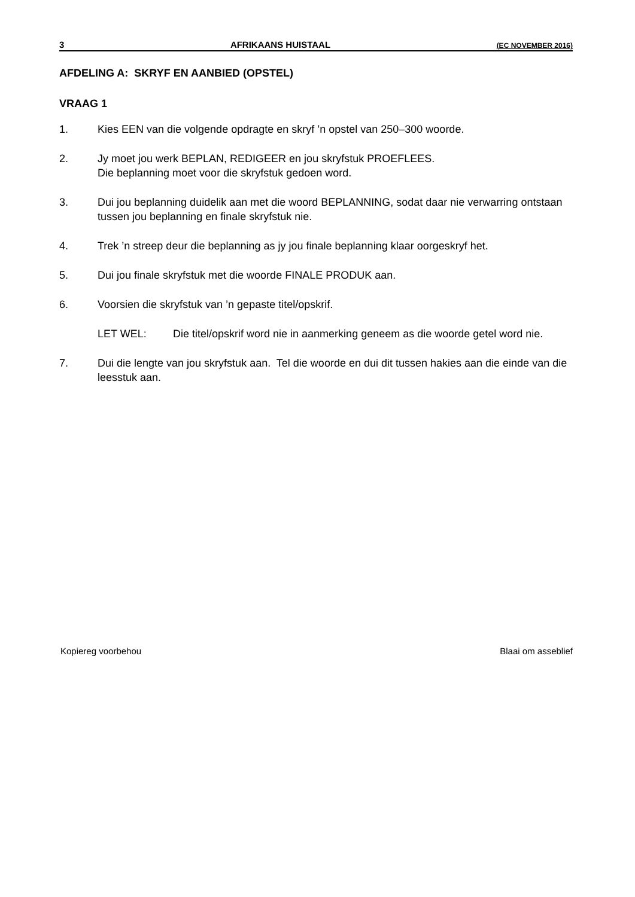3 AFRIKAANS HUISTAAL (EC NOVEMBER 2016)
AFDELING A: SKRYF EN AANBIED (OPSTEL)
VRAAG 1
1. Kies EEN van die volgende opdragte en skryf ’n opstel van 250–300 woorde.
2. Jy moet jou werk BEPLAN, REDIGEER en jou skryfstuk PROEFLEES.
Die beplanning moet voor die skryfstuk gedoen word.
3. Dui jou beplanning duidelik aan met die woord BEPLANNING, sodat daar nie verwarring ontstaan tussen jou beplanning en finale skryfstuk nie.
4. Trek ’n streep deur die beplanning as jy jou finale beplanning klaar oorgeskryf het.
5. Dui jou finale skryfstuk met die woorde FINALE PRODUK aan.
6. Voorsien die skryfstuk van ’n gepaste titel/opskrif.
LET WEL: Die titel/opskrif word nie in aanmerking geneem as die woorde getel word nie.
7. Dui die lengte van jou skryfstuk aan. Tel die woorde en dui dit tussen hakies aan die einde van die leesstuk aan.
Kopiereg voorbehou Blaai om asseblief